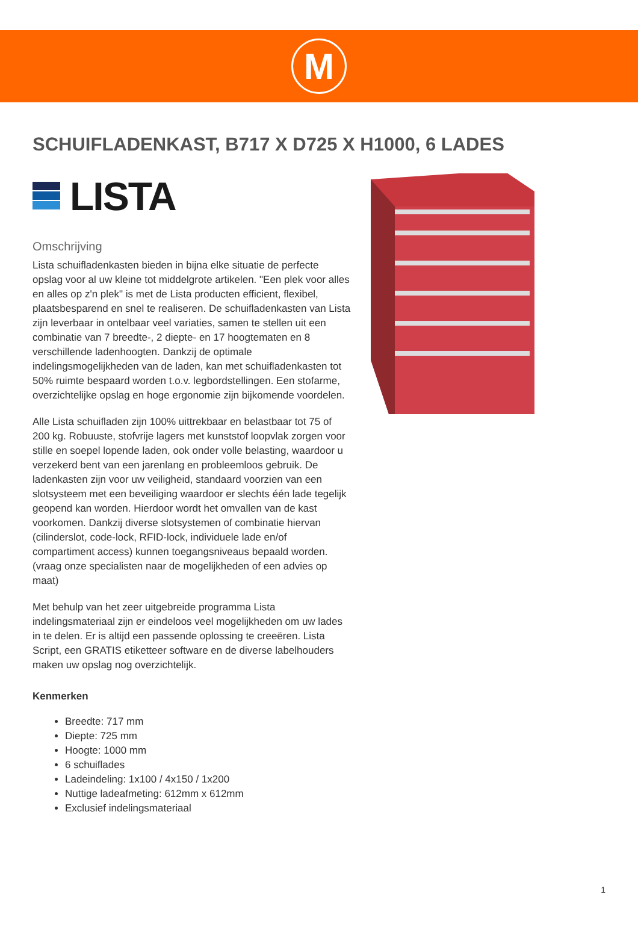M
SCHUIFLADENKAST, B717 X D725 X H1000, 6 LADES
LISTA
Omschrijving
Lista schuifladenkasten bieden in bijna elke situatie de perfecte opslag voor al uw kleine tot middelgrote artikelen. "Een plek voor alles en alles op z'n plek" is met de Lista producten efficient, flexibel, plaatsbesparend en snel te realiseren. De schuifladenkasten van Lista zijn leverbaar in ontelbaar veel variaties, samen te stellen uit een combinatie van 7 breedte-, 2 diepte- en 17 hoogtematen en 8 verschillende ladenhoogten. Dankzij de optimale indelingsmogelijkheden van de laden, kan met schuifladenkasten tot 50% ruimte bespaard worden t.o.v. legbordstellingen. Een stofarme, overzichtelijke opslag en hoge ergonomie zijn bijkomende voordelen.
Alle Lista schuifladen zijn 100% uittrekbaar en belastbaar tot 75 of 200 kg. Robuuste, stofvrije lagers met kunststof loopvlak zorgen voor stille en soepel lopende laden, ook onder volle belasting, waardoor u verzekerd bent van een jarenlang en probleemloos gebruik. De ladenkasten zijn voor uw veiligheid, standaard voorzien van een slotsysteem met een beveiliging waardoor er slechts één lade tegelijk geopend kan worden. Hierdoor wordt het omvallen van de kast voorkomen. Dankzij diverse slotsystemen of combinatie hiervan (cilinderslot, code-lock, RFID-lock, individuele lade en/of compartiment access) kunnen toegangsniveaus bepaald worden. (vraag onze specialisten naar de mogelijkheden of een advies op maat)
Met behulp van het zeer uitgebreide programma Lista indelingsmateriaal zijn er eindeloos veel mogelijkheden om uw lades in te delen. Er is altijd een passende oplossing te creeëren. Lista Script, een GRATIS etiketteer software en de diverse labelhouders maken uw opslag nog overzichtelijk.
Kenmerken
Breedte: 717 mm
Diepte: 725 mm
Hoogte: 1000 mm
6 schuiflades
Ladeindeling: 1x100 / 4x150 / 1x200
Nuttige ladeafmeting: 612mm x 612mm
Exclusief indelingsmateriaal
1